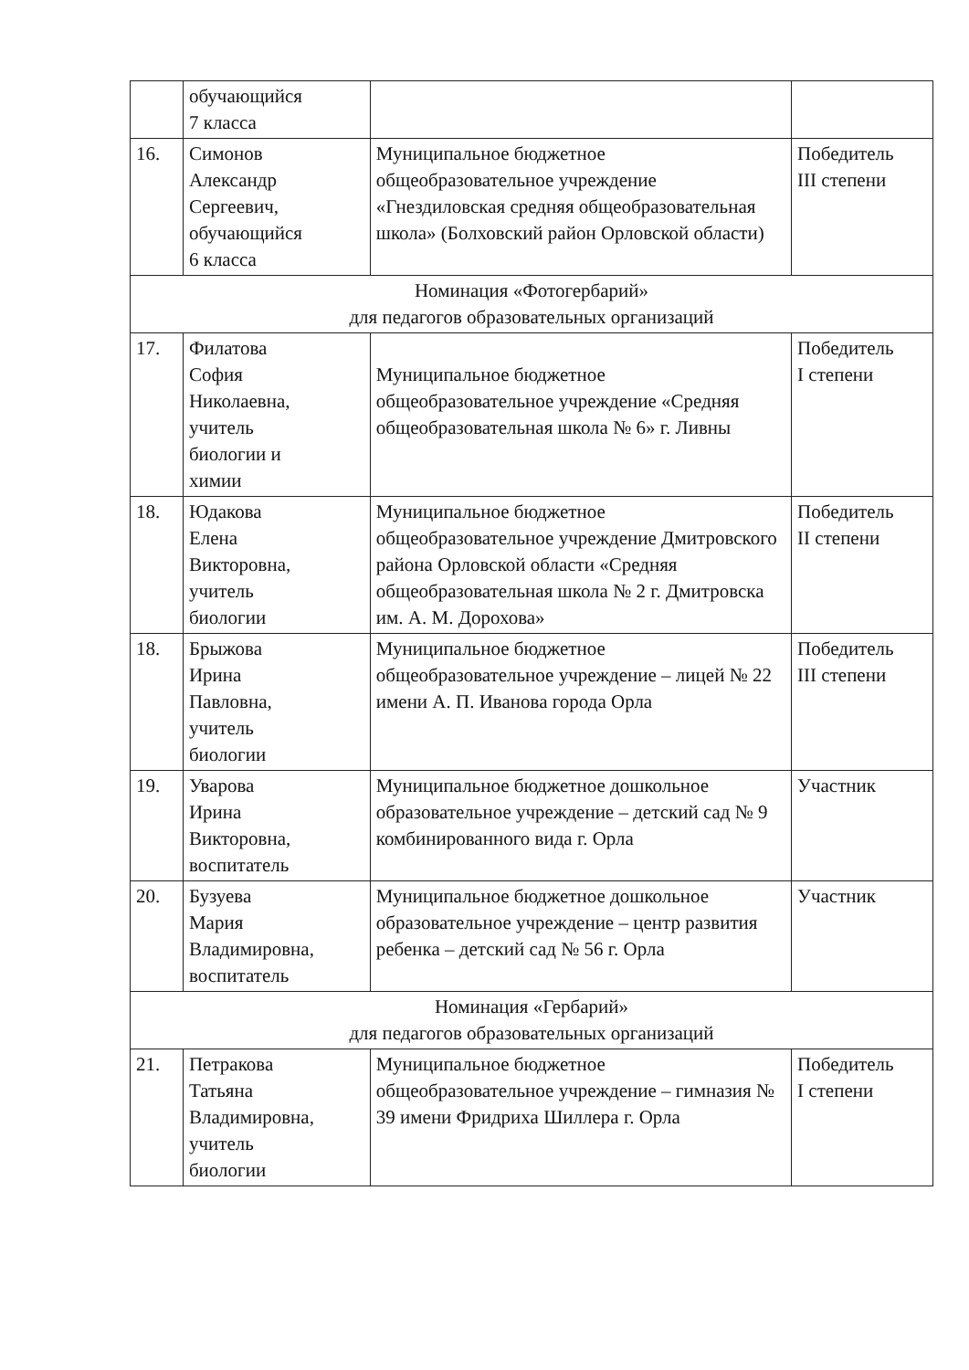| | обучающийся 7 класса | | |
| 16. | Симонов Александр Сергеевич, обучающийся 6 класса | Муниципальное бюджетное общеобразовательное учреждение «Гнездиловская средняя общеобразовательная школа» (Болховский район Орловской области) | Победитель III степени |
| Номинация «Фотогербарий» для педагогов образовательных организаций | | | |
| 17. | Филатова София Николаевна, учитель биологии и химии | Муниципальное бюджетное общеобразовательное учреждение «Средняя общеобразовательная школа № 6» г. Ливны | Победитель I степени |
| 18. | Юдакова Елена Викторовна, учитель биологии | Муниципальное бюджетное общеобразовательное учреждение Дмитровского района Орловской области «Средняя общеобразовательная школа № 2 г. Дмитровска им. А. М. Дорохова» | Победитель II степени |
| 18. | Брыжова Ирина Павловна, учитель биологии | Муниципальное бюджетное общеобразовательное учреждение – лицей № 22 имени А. П. Иванова города Орла | Победитель III степени |
| 19. | Уварова Ирина Викторовна, воспитатель | Муниципальное бюджетное дошкольное образовательное учреждение – детский сад № 9 комбинированного вида г. Орла | Участник |
| 20. | Бузуева Мария Владимировна, воспитатель | Муниципальное бюджетное дошкольное образовательное учреждение – центр развития ребенка – детский сад № 56 г. Орла | Участник |
| Номинация «Гербарий» для педагогов образовательных организаций | | | |
| 21. | Петракова Татьяна Владимировна, учитель биологии | Муниципальное бюджетное общеобразовательное учреждение – гимназия № 39 имени Фридриха Шиллера г. Орла | Победитель I степени |